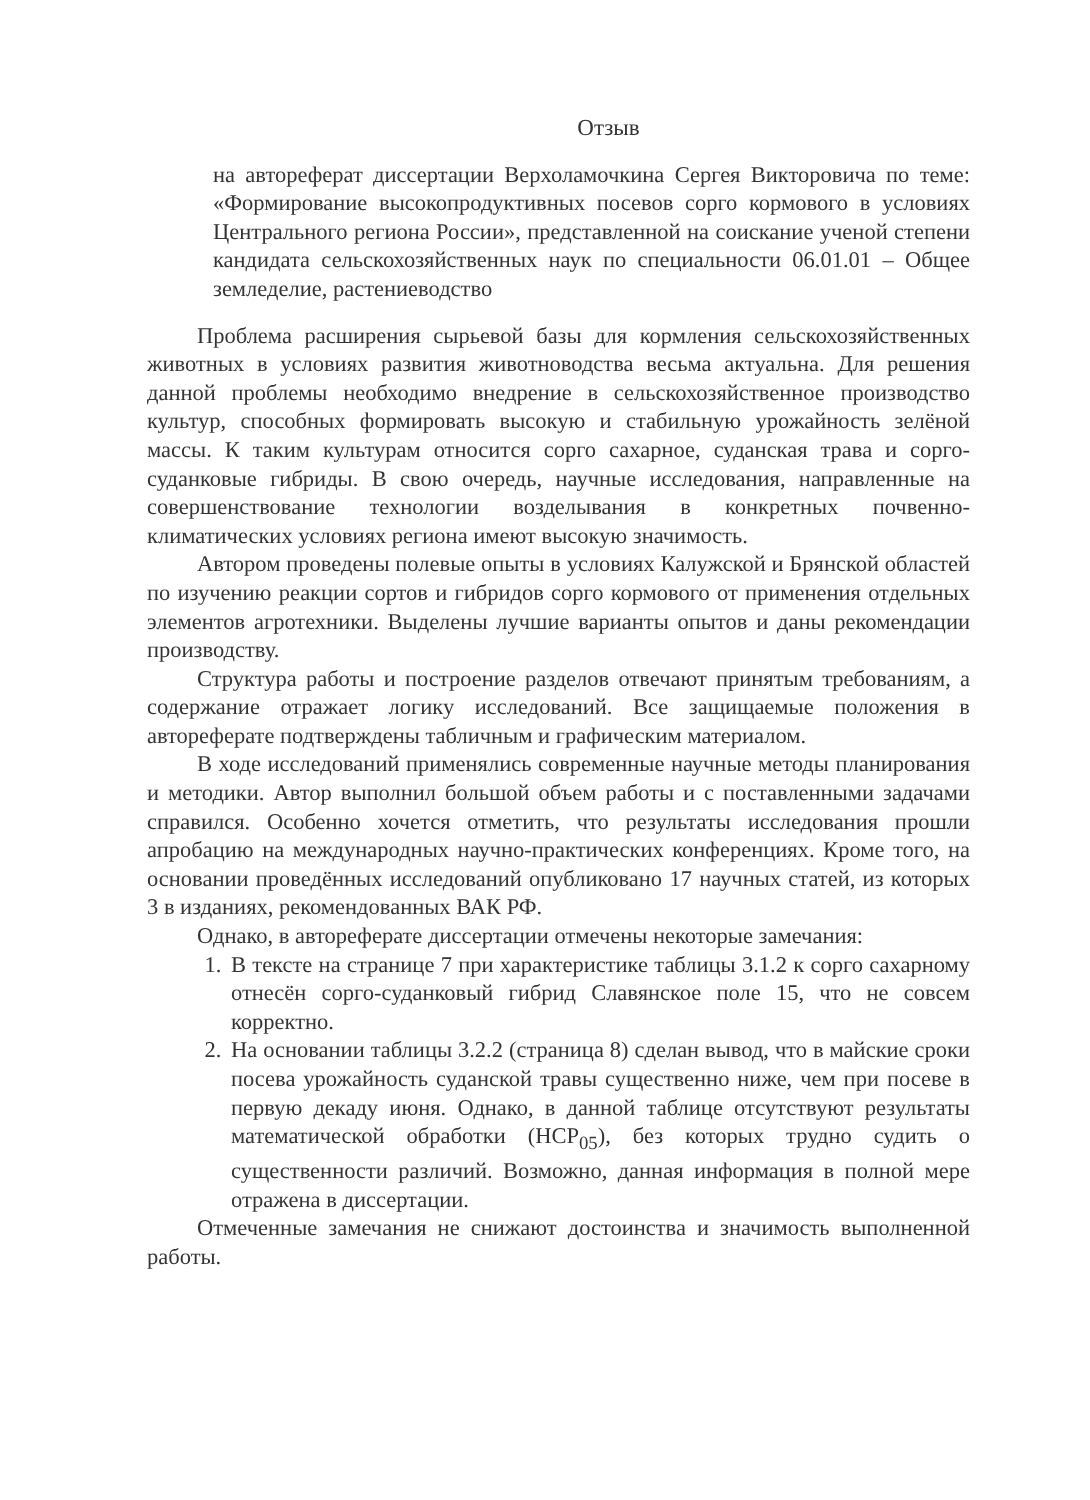Отзыв
на автореферат диссертации Верхоламочкина Сергея Викторовича по теме: «Формирование высокопродуктивных посевов сорго кормового в условиях Центрального региона России», представленной на соискание ученой степени кандидата сельскохозяйственных наук по специальности 06.01.01 – Общее земледелие, растениеводство
Проблема расширения сырьевой базы для кормления сельскохозяйственных животных в условиях развития животноводства весьма актуальна. Для решения данной проблемы необходимо внедрение в сельскохозяйственное производство культур, способных формировать высокую и стабильную урожайность зелёной массы. К таким культурам относится сорго сахарное, суданская трава и сорго-суданковые гибриды. В свою очередь, научные исследования, направленные на совершенствование технологии возделывания в конкретных почвенно-климатических условиях региона имеют высокую значимость.
Автором проведены полевые опыты в условиях Калужской и Брянской областей по изучению реакции сортов и гибридов сорго кормового от применения отдельных элементов агротехники. Выделены лучшие варианты опытов и даны рекомендации производству.
Структура работы и построение разделов отвечают принятым требованиям, а содержание отражает логику исследований. Все защищаемые положения в автореферате подтверждены табличным и графическим материалом.
В ходе исследований применялись современные научные методы планирования и методики. Автор выполнил большой объем работы и с поставленными задачами справился. Особенно хочется отметить, что результаты исследования прошли апробацию на международных научно-практических конференциях. Кроме того, на основании проведённых исследований опубликовано 17 научных статей, из которых 3 в изданиях, рекомендованных ВАК РФ.
Однако, в автореферате диссертации отмечены некоторые замечания:
1. В тексте на странице 7 при характеристике таблицы 3.1.2 к сорго сахарному отнесён сорго-суданковый гибрид Славянское поле 15, что не совсем корректно.
2. На основании таблицы 3.2.2 (страница 8) сделан вывод, что в майские сроки посева урожайность суданской травы существенно ниже, чем при посеве в первую декаду июня. Однако, в данной таблице отсутствуют результаты математической обработки (НСР<sub>05</sub>), без которых трудно судить о существенности различий. Возможно, данная информация в полной мере отражена в диссертации.
Отмеченные замечания не снижают достоинства и значимость выполненной работы.